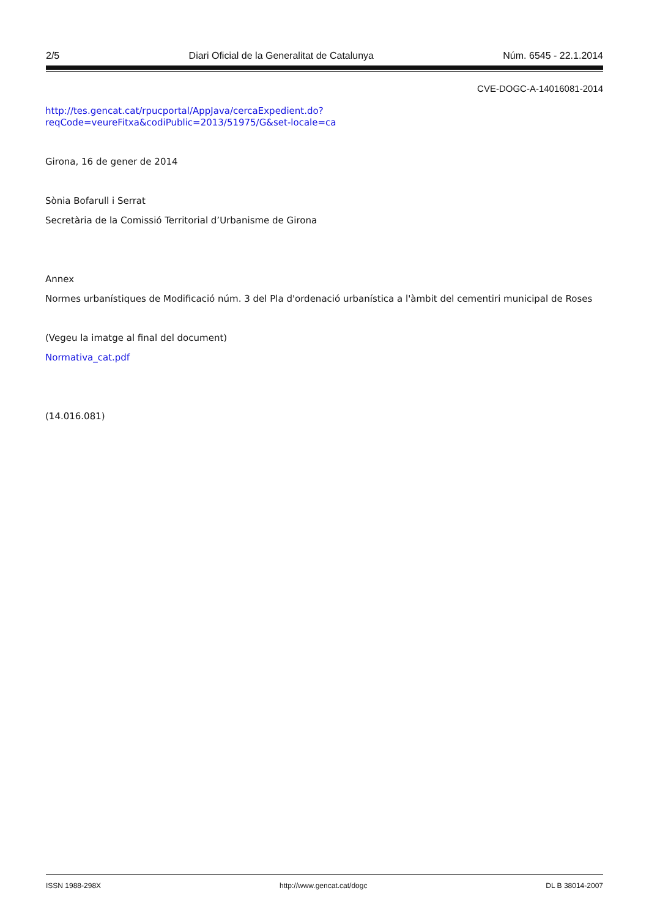2/5 Diari Oficial de la Generalitat de Catalunya Núm. 6545 - 22.1.2014
CVE-DOGC-A-14016081-2014
http://tes.gencat.cat/rpucportal/AppJava/cercaExpedient.do?
reqCode=veureFitxa&codiPublic=2013/51975/G&set-locale=ca
Girona, 16 de gener de 2014
Sònia Bofarull i Serrat
Secretària de la Comissió Territorial d’Urbanisme de Girona
Annex
Normes urbanístiques de Modificació núm. 3 del Pla d'ordenació urbanística a l'àmbit del cementiri municipal de Roses
(Vegeu la imatge al final del document)
Normativa_cat.pdf
(14.016.081)
ISSN 1988-298X http://www.gencat.cat/dogc DL B 38014-2007